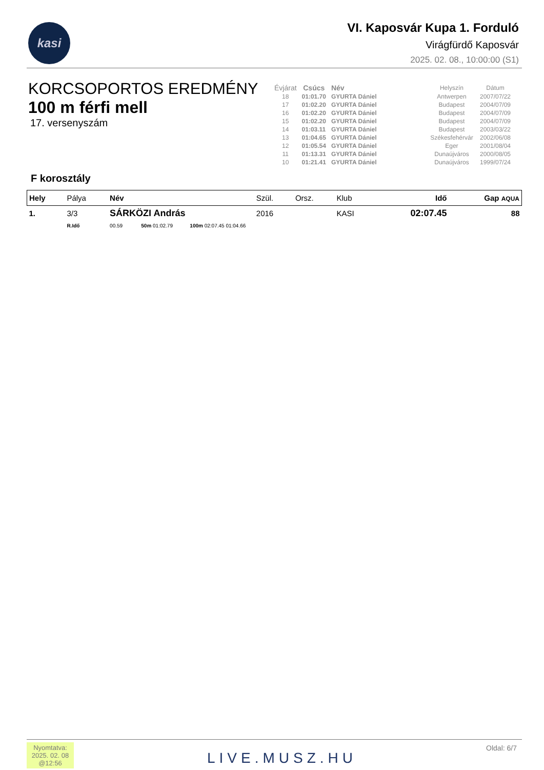kasi
VI. Kaposvár Kupa 1. Forduló
Virágfürdő Kaposvár
2025. 02. 08., 10:00:00 (S1)
KORCSOPORTOS EREDMÉNY
100 m férfi mell
17. versenyszám
| Évjárat | Csúcs | Név | Helyszín | Dátum |
| --- | --- | --- | --- | --- |
| 18 | 01:01.70 | GYURTA Dániel | Antwerpen | 2007/07/22 |
| 17 | 01:02.20 | GYURTA Dániel | Budapest | 2004/07/09 |
| 16 | 01:02.20 | GYURTA Dániel | Budapest | 2004/07/09 |
| 15 | 01:02.20 | GYURTA Dániel | Budapest | 2004/07/09 |
| 14 | 01:03.11 | GYURTA Dániel | Budapest | 2003/03/22 |
| 13 | 01:04.65 | GYURTA Dániel | Székesfehérvár | 2002/06/08 |
| 12 | 01:05.54 | GYURTA Dániel | Eger | 2001/08/04 |
| 11 | 01:13.31 | GYURTA Dániel | Dunaújváros | 2000/08/05 |
| 10 | 01:21.41 | GYURTA Dániel | Dunaújváros | 1999/07/24 |
F korosztály
| Hely | Pálya | Név | Szül. | Orsz. | Klub | Idő | Gap AQUA |
| --- | --- | --- | --- | --- | --- | --- | --- |
| 1. | 3/3 | SÁRKÖZI András | 2016 | | KASI | 02:07.45 | 88 |
| | R.Idő | 00.59 50m 01:02.79 100m 02:07.45 01:04.66 | | | | | |
Nyomtatva:
2025. 02. 08
@12:56
LIVE.MUSZ.HU
Oldal: 6/7